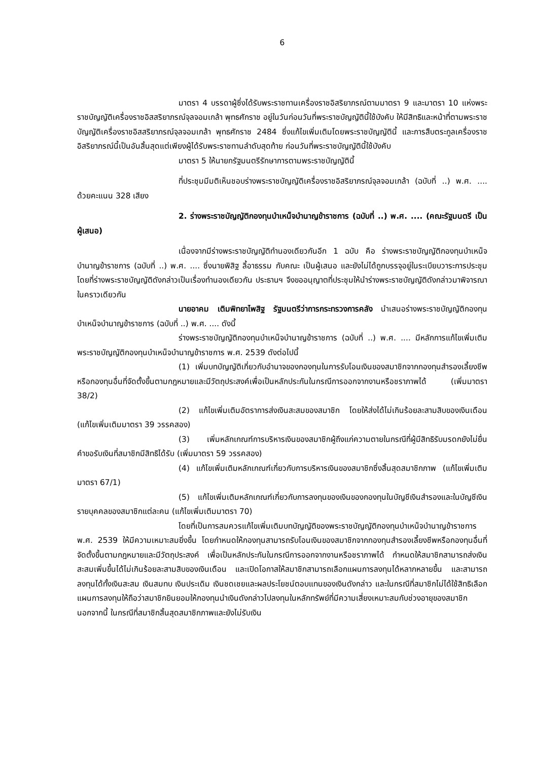6
มาตรา 4 บรรดาผู้ซึ่งได้รับพระราชทานเครื่องราชอิสริยาภรณ์ตามมาตรา 9 และมาตรา 10 แห่งพระราชบัญญัติเครื่องราชอิสสริยาภรณ์จุลจอมเกล้า พุทธศักราช อยู่ในวันก่อนวันที่พระราชบัญญัตินี้ใช้บังคับ ให้มีสิทธิและหน้าที่ตามพระราชบัญญัติเครื่องราชอิสสริยาภรณ์จุลจอมเกล้า พุทธศักราช 2484 ซึ่งแก้ไขเพิ่มเติมโดยพระราชบัญญัตินี้ และการสืบตระกูลเครื่องราชอิสริยาภรณ์นี้เป็นอันสิ้นสุดแต่เพียงผู้ได้รับพระราชทานลำดับสุดท้าย ก่อนวันที่พระราชบัญญัตินี้ใช้บังคับ
มาตรา 5 ให้นายกรัฐมนตรีรักษาการตามพระราชบัญญัตินี้
ที่ประชุมมีมติเห็นชอบร่างพระราชบัญญัติเครื่องราชอิสริยาภรณ์จุลจอมเกล้า (ฉบับที่ ..) พ.ศ. .... ด้วยคะแนน 328 เสียง
2. ร่างพระราชบัญญัติกองทุนบำเหน็จบำนาญข้าราชการ (ฉบับที่ ..) พ.ศ. .... (คณะรัฐมนตรี เป็นผู้เสนอ)
เนื่องจากมีร่างพระราชบัญญัติทำนองเดียวกันอีก 1 ฉบับ คือ ร่างพระราชบัญญัติกองทุนบำเหน็จบำนาญข้าราชการ (ฉบับที่ ..) พ.ศ. .... ซึ่งนายพิสิฐ ลี้อาธรรม กับคณะ เป็นผู้เสนอ และยังไม่ได้ถูกบรรจุอยู่ในระเบียบวาระการประชุม โดยที่ร่างพระราชบัญญัติดังกล่าวเป็นเรื่องทำนองเดียวกัน ประธานฯ จึงขออนุญาตที่ประชุมให้นำร่างพระราชบัญญัติดังกล่าวมาพิจารณาในคราวเดียวกัน
นายอาคม เติมพิทยาไพสิฐ รัฐมนตรีว่าการกระทรวงการคลัง นำเสนอร่างพระราชบัญญัติกองทุนบำเหน็จบำนาญข้าราชการ (ฉบับที่ ..) พ.ศ. .... ดังนี้
ร่างพระราชบัญญัติกองทุนบำเหน็จบำนาญข้าราชการ (ฉบับที่ ..) พ.ศ. .... มีหลักการแก้ไขเพิ่มเติมพระราชบัญญัติกองทุนบำเหน็จบำนาญข้าราชการ พ.ศ. 2539 ดังต่อไปนี้
(1) เพิ่มบทบัญญัติเกี่ยวกับอำนาจของกองทุนในการรับโอนเงินของสมาชิกจากกองทุนสำรองเลี้ยงชีพหรือกองทุนอื่นที่จัดตั้งขึ้นตามกฎหมายและมีวัตถุประสงค์เพื่อเป็นหลักประกันในกรณีการออกจากงานหรือชราภาพได้ (เพิ่มมาตรา 38/2)
(2) แก้ไขเพิ่มเติมอัตราการส่งเงินสะสมของสมาชิก โดยให้ส่งได้ไม่เกินร้อยละสามสิบของเงินเดือน (แก้ไขเพิ่มเติมมาตรา 39 วรรคสอง)
(3) เพิ่มหลักเกณฑ์การบริหารเงินของสมาชิกผู้ถึงแก่ความตายในกรณีที่ผู้มีสิทธิรับมรดกยังไม่ยื่นคำขอรับเงินที่สมาชิกมีสิทธิได้รับ (เพิ่มมาตรา 59 วรรคสอง)
(4) แก้ไขเพิ่มเติมหลักเกณฑ์เกี่ยวกับการบริหารเงินของสมาชิกซึ่งสิ้นสุดสมาชิกภาพ (แก้ไขเพิ่มเติมมาตรา 67/1)
(5) แก้ไขเพิ่มเติมหลักเกณฑ์เกี่ยวกับการลงทุนของเงินของกองทุนในบัญชีเงินสำรองและในบัญชีเงินรายบุคคลของสมาชิกแต่ละคน (แก้ไขเพิ่มเติมมาตรา 70)
โดยที่เป็นการสมควรแก้ไขเพิ่มเติมบทบัญญัติของพระราชบัญญัติกองทุนบำเหน็จบำนาญข้าราชการ พ.ศ. 2539 ให้มีความเหมาะสมยิ่งขึ้น โดยกำหนดให้กองทุนสามารถรับโอนเงินของสมาชิกจากกองทุนสำรองเลี้ยงชีพหรือกองทุนอื่นที่จัดตั้งขึ้นตามกฎหมายและมีวัตถุประสงค์ เพื่อเป็นหลักประกันในกรณีการออกจากงานหรือชราภาพได้ กำหนดให้สมาชิกสามารถส่งเงินสะสมเพิ่มขึ้นได้ไม่เกินร้อยละสามสิบของเงินเดือน และเปิดโอกาสให้สมาชิกสามารถเลือกแผนการลงทุนได้หลากหลายขึ้น และสามารถลงทุนได้ทั้งเงินสะสม เงินสมทบ เงินประเดิม เงินชดเชยและผลประโยชน์ตอบแทนของเงินดังกล่าว และในกรณีที่สมาชิกไม่ได้ใช้สิทธิเลือกแผนการลงทุนให้ถือว่าสมาชิกยินยอมให้กองทุนนำเงินดังกล่าวไปลงทุนในหลักทรัพย์ที่มีความเสี่ยงเหมาะสมกับช่วงอายุของสมาชิก นอกจากนี้ ในกรณีที่สมาชิกสิ้นสุดสมาชิกภาพและยังไม่รับเงิน